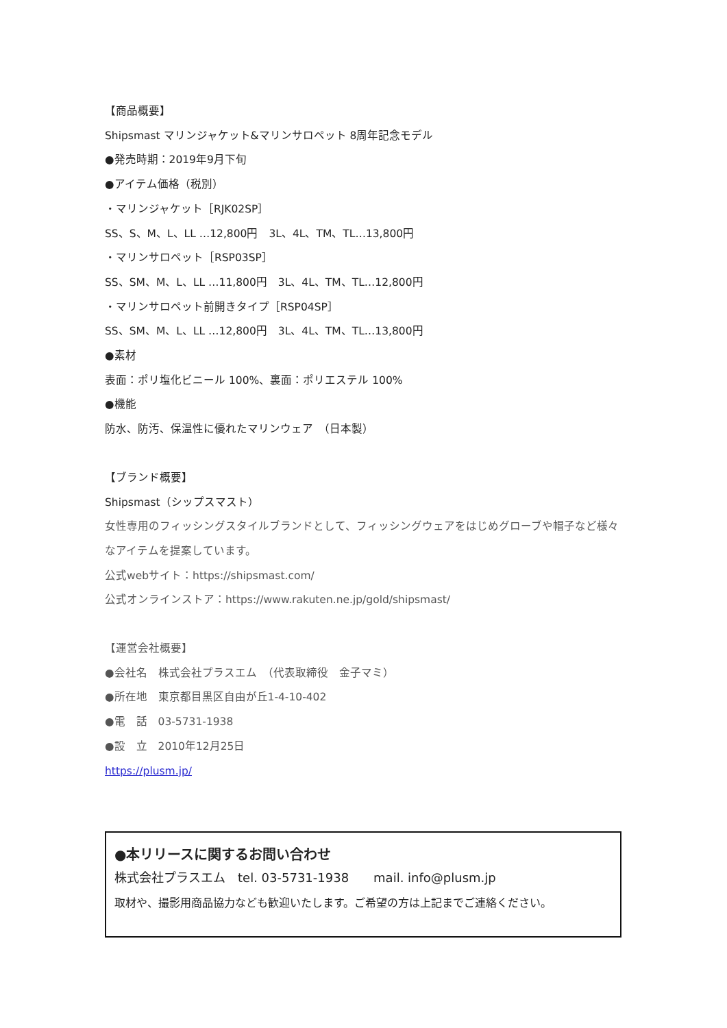【商品概要】
Shipsmast マリンジャケット&マリンサロペット 8周年記念モデル
●発売時期：2019年9月下旬
●アイテム価格（税別）
・マリンジャケット［RJK02SP］
SS、S、M、L、LL …12,800円　3L、4L、TM、TL…13,800円
・マリンサロペット［RSP03SP］
SS、SM、M、L、LL …11,800円　3L、4L、TM、TL…12,800円
・マリンサロペット前開きタイプ［RSP04SP］
SS、SM、M、L、LL …12,800円　3L、4L、TM、TL…13,800円
●素材
表面：ポリ塩化ビニール 100%、裏面：ポリエステル 100%
●機能
防水、防汚、保温性に優れたマリンウェア　（日本製）
【ブランド概要】
Shipsmast（シップスマスト）
女性専用のフィッシングスタイルブランドとして、フィッシングウェアをはじめグローブや帽子など様々なアイテムを提案しています。
公式webサイト：https://shipsmast.com/
公式オンラインストア：https://www.rakuten.ne.jp/gold/shipsmast/
【運営会社概要】
●会社名　株式会社プラスエム　（代表取締役　金子マミ）
●所在地　東京都目黒区自由が丘1-4-10-402
●電　話　03-5731-1938
●設　立　2010年12月25日
https://plusm.jp/
●本リリースに関するお問い合わせ
株式会社プラスエム　tel. 03-5731-1938　　mail. info@plusm.jp
取材や、撮影用商品協力なども歓迎いたします。ご希望の方は上記までご連絡ください。